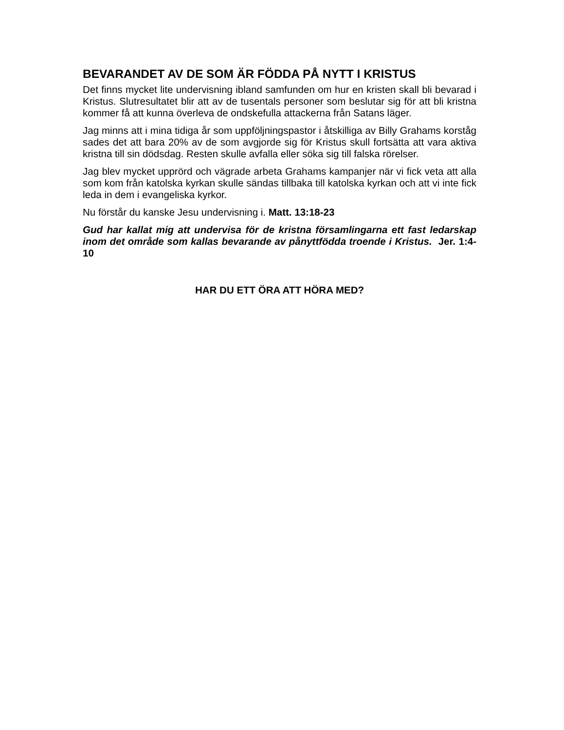BEVARANDET AV DE SOM ÄR FÖDDA PÅ NYTT I KRISTUS
Det finns mycket lite undervisning ibland samfunden om hur en kristen skall bli bevarad i Kristus. Slutresultatet blir att av de tusentals personer som beslutar sig för att bli kristna kommer få att kunna överleva de ondskefulla attackerna från Satans läger.
Jag minns att i mina tidiga år som uppföljningspastor i åtskilliga av Billy Grahams korståg sades det att bara 20% av de som avgjorde sig för Kristus skull fortsätta att vara aktiva kristna till sin dödsdag. Resten skulle avfalla eller söka sig till falska rörelser.
Jag blev mycket upprörd och vägrade arbeta Grahams kampanjer när vi fick veta att alla som kom från katolska kyrkan skulle sändas tillbaka till katolska kyrkan och att vi inte fick leda in dem i evangeliska kyrkor.
Nu förstår du kanske Jesu undervisning i. Matt. 13:18-23
Gud har kallat mig att undervisa för de kristna församlingarna ett fast ledarskap inom det område som kallas bevarande av pånyttfödda troende i Kristus. Jer. 1:4-10
HAR DU ETT ÖRA ATT HÖRA MED?